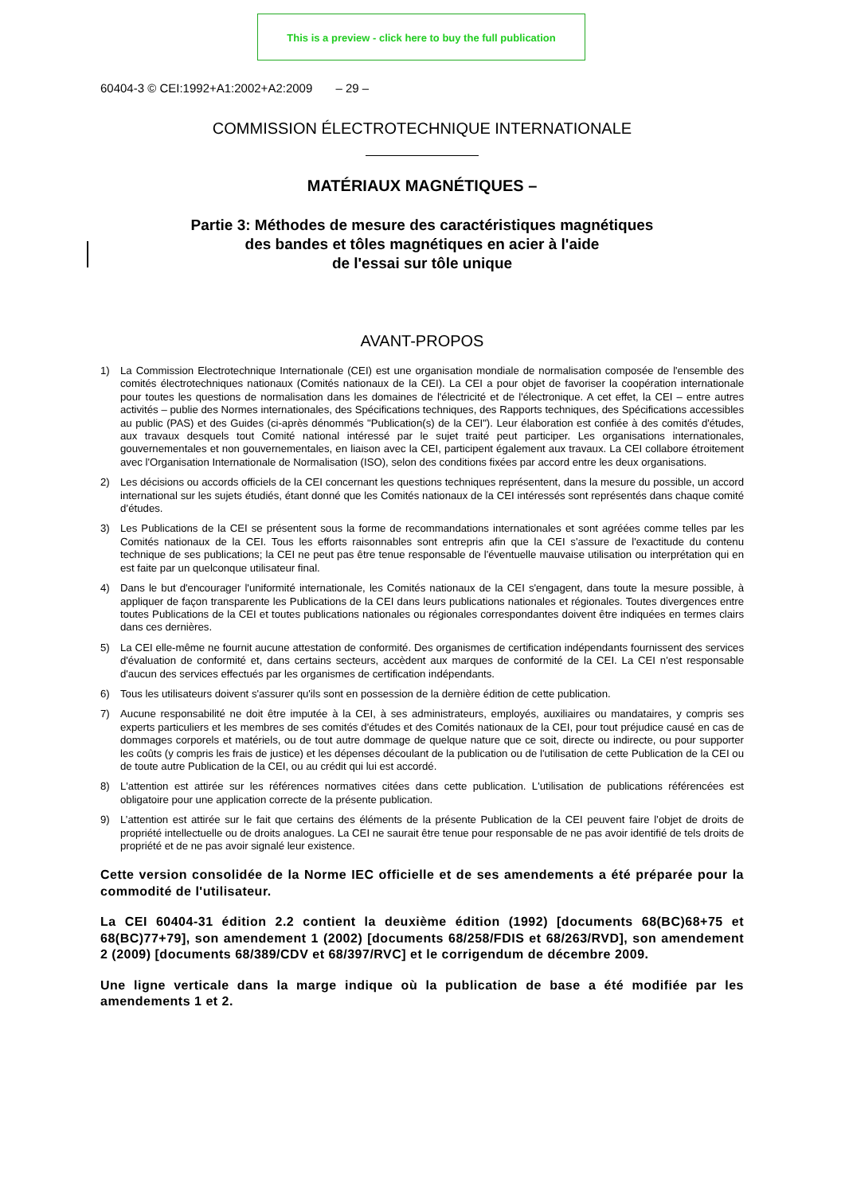This is a preview - click here to buy the full publication
60404-3 © CEI:1992+A1:2002+A2:2009 – 29 –
COMMISSION ÉLECTROTECHNIQUE INTERNATIONALE
MATÉRIAUX MAGNÉTIQUES –
Partie 3: Méthodes de mesure des caractéristiques magnétiques
des bandes et tôles magnétiques en acier à l'aide
de l'essai sur tôle unique
AVANT-PROPOS
1) La Commission Electrotechnique Internationale (CEI) est une organisation mondiale de normalisation composée de l'ensemble des comités électrotechniques nationaux (Comités nationaux de la CEI). La CEI a pour objet de favoriser la coopération internationale pour toutes les questions de normalisation dans les domaines de l'électricité et de l'électronique. A cet effet, la CEI – entre autres activités – publie des Normes internationales, des Spécifications techniques, des Rapports techniques, des Spécifications accessibles au public (PAS) et des Guides (ci-après dénommés "Publication(s) de la CEI"). Leur élaboration est confiée à des comités d'études, aux travaux desquels tout Comité national intéressé par le sujet traité peut participer. Les organisations internationales, gouvernementales et non gouvernementales, en liaison avec la CEI, participent également aux travaux. La CEI collabore étroitement avec l'Organisation Internationale de Normalisation (ISO), selon des conditions fixées par accord entre les deux organisations.
2) Les décisions ou accords officiels de la CEI concernant les questions techniques représentent, dans la mesure du possible, un accord international sur les sujets étudiés, étant donné que les Comités nationaux de la CEI intéressés sont représentés dans chaque comité d’études.
3) Les Publications de la CEI se présentent sous la forme de recommandations internationales et sont agréées comme telles par les Comités nationaux de la CEI. Tous les efforts raisonnables sont entrepris afin que la CEI s'assure de l'exactitude du contenu technique de ses publications; la CEI ne peut pas être tenue responsable de l'éventuelle mauvaise utilisation ou interprétation qui en est faite par un quelconque utilisateur final.
4) Dans le but d'encourager l'uniformité internationale, les Comités nationaux de la CEI s'engagent, dans toute la mesure possible, à appliquer de façon transparente les Publications de la CEI dans leurs publications nationales et régionales. Toutes divergences entre toutes Publications de la CEI et toutes publications nationales ou régionales correspondantes doivent être indiquées en termes clairs dans ces dernières.
5) La CEI elle-même ne fournit aucune attestation de conformité. Des organismes de certification indépendants fournissent des services d'évaluation de conformité et, dans certains secteurs, accèdent aux marques de conformité de la CEI. La CEI n'est responsable d'aucun des services effectués par les organismes de certification indépendants.
6) Tous les utilisateurs doivent s'assurer qu'ils sont en possession de la dernière édition de cette publication.
7) Aucune responsabilité ne doit être imputée à la CEI, à ses administrateurs, employés, auxiliaires ou mandataires, y compris ses experts particuliers et les membres de ses comités d'études et des Comités nationaux de la CEI, pour tout préjudice causé en cas de dommages corporels et matériels, ou de tout autre dommage de quelque nature que ce soit, directe ou indirecte, ou pour supporter les coûts (y compris les frais de justice) et les dépenses découlant de la publication ou de l'utilisation de cette Publication de la CEI ou de toute autre Publication de la CEI, ou au crédit qui lui est accordé.
8) L'attention est attirée sur les références normatives citées dans cette publication. L'utilisation de publications référencées est obligatoire pour une application correcte de la présente publication.
9) L’attention est attirée sur le fait que certains des éléments de la présente Publication de la CEI peuvent faire l’objet de droits de propriété intellectuelle ou de droits analogues. La CEI ne saurait être tenue pour responsable de ne pas avoir identifié de tels droits de propriété et de ne pas avoir signalé leur existence.
Cette version consolidée de la Norme IEC officielle et de ses amendements a été préparée pour la commodité de l'utilisateur.
La CEI 60404-31 édition 2.2 contient la deuxième édition (1992) [documents 68(BC)68+75 et 68(BC)77+79], son amendement 1 (2002) [documents 68/258/FDIS et 68/263/RVD], son amendement 2 (2009) [documents 68/389/CDV et 68/397/RVC] et le corrigendum de décembre 2009.
Une ligne verticale dans la marge indique où la publication de base a été modifiée par les amendements 1 et 2.